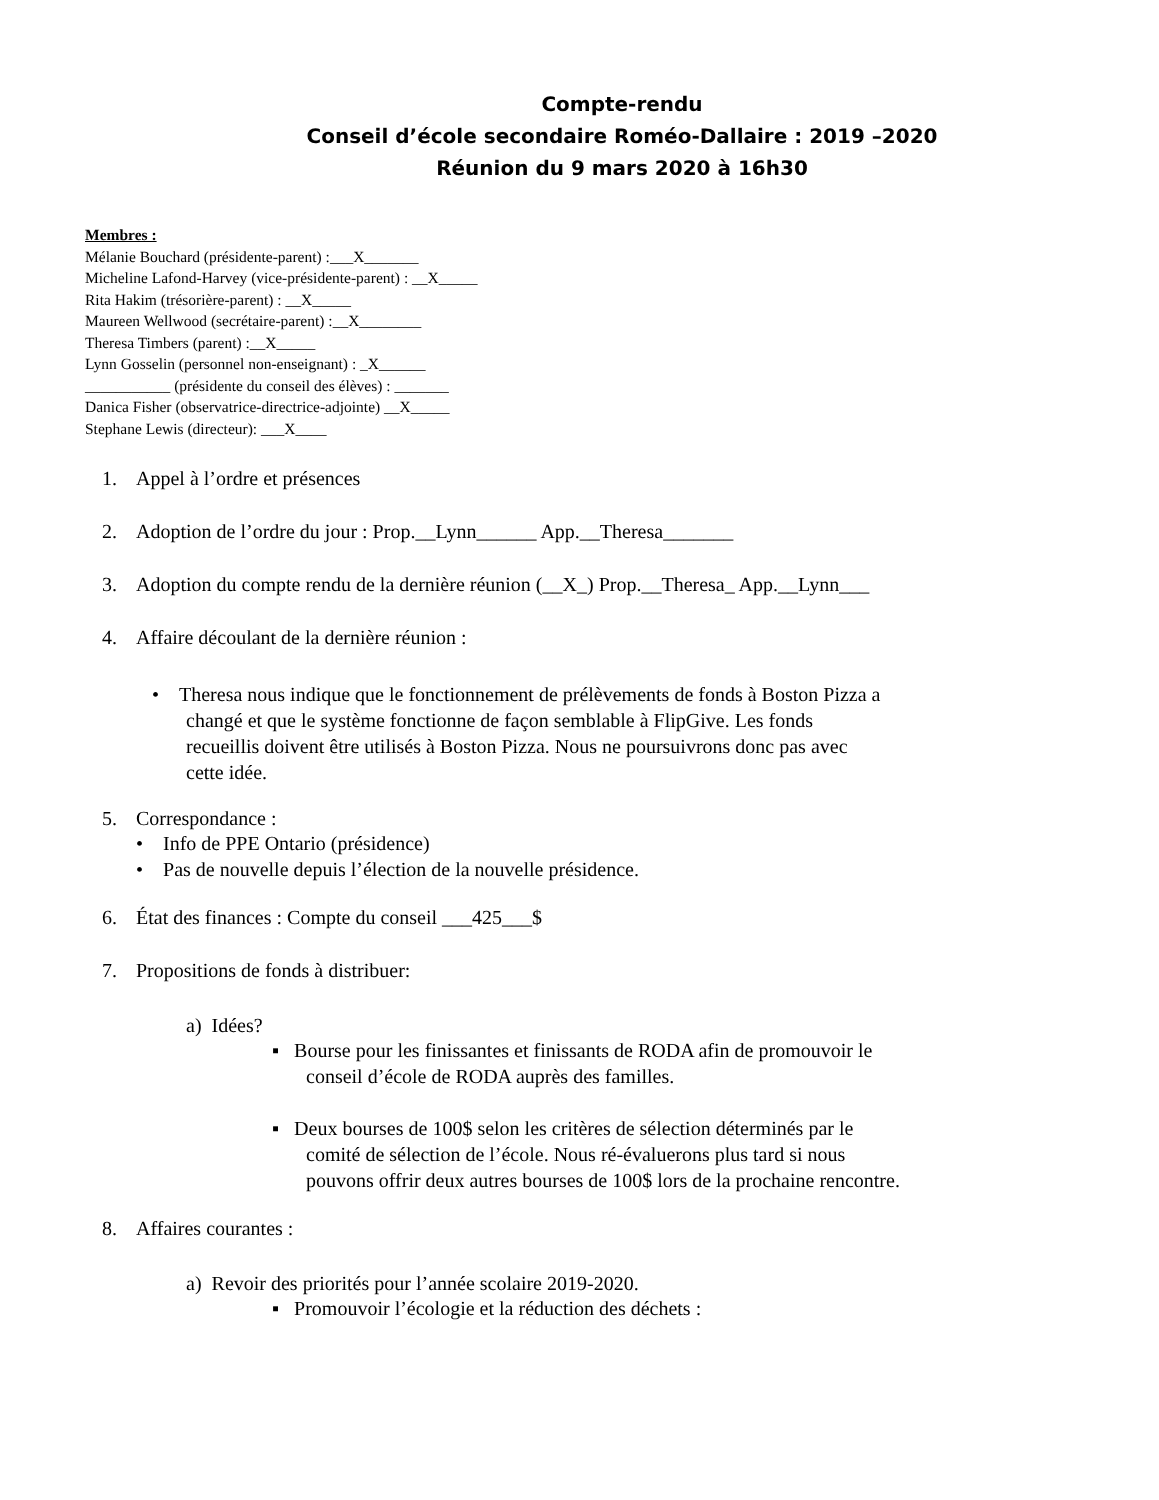Compte-rendu
Conseil d’école secondaire Roméo-Dallaire : 2019 –2020
Réunion du 9 mars 2020 à 16h30
Membres :
Mélanie Bouchard (présidente-parent) :___X_______
Micheline Lafond-Harvey (vice-présidente-parent) : __X_____
Rita Hakim (trésorière-parent) : __X_____
Maureen Wellwood (secrétaire-parent) :__X________
Theresa Timbers (parent) :__X_____
Lynn Gosselin (personnel non-enseignant) : _X______
___________ (présidente du conseil des élèves) : _______
Danica Fisher (observatrice-directrice-adjointe) __X_____
Stephane Lewis (directeur): ___X____
1. Appel à l’ordre et présences
2. Adoption de l’ordre du jour : Prop.__Lynn______ App.__Theresa_______
3. Adoption du compte rendu de la dernière réunion (__X_) Prop.__Theresa_ App.__Lynn___
4. Affaire découlant de la dernière réunion :
• Theresa nous indique que le fonctionnement de prélèvements de fonds à Boston Pizza a
changé et que le système fonctionne de façon semblable à FlipGive. Les fonds
recueillis doivent être utilisés à Boston Pizza. Nous ne poursuivrons donc pas avec
cette idée.
5. Correspondance :
• Info de PPE Ontario (présidence)
• Pas de nouvelle depuis l’élection de la nouvelle présidence.
6. État des finances : Compte du conseil ___425___$
7. Propositions de fonds à distribuer:
a) Idées?
▪ Bourse pour les finissantes et finissants de RODA afin de promouvoir le
conseil d’école de RODA auprès des familles.
▪ Deux bourses de 100$ selon les critères de sélection déterminés par le
comité de sélection de l’école. Nous ré-évaluerons plus tard si nous
pouvons offrir deux autres bourses de 100$ lors de la prochaine rencontre.
8. Affaires courantes :
a) Revoir des priorités pour l’année scolaire 2019-2020.
▪ Promouvoir l’écologie et la réduction des déchets :